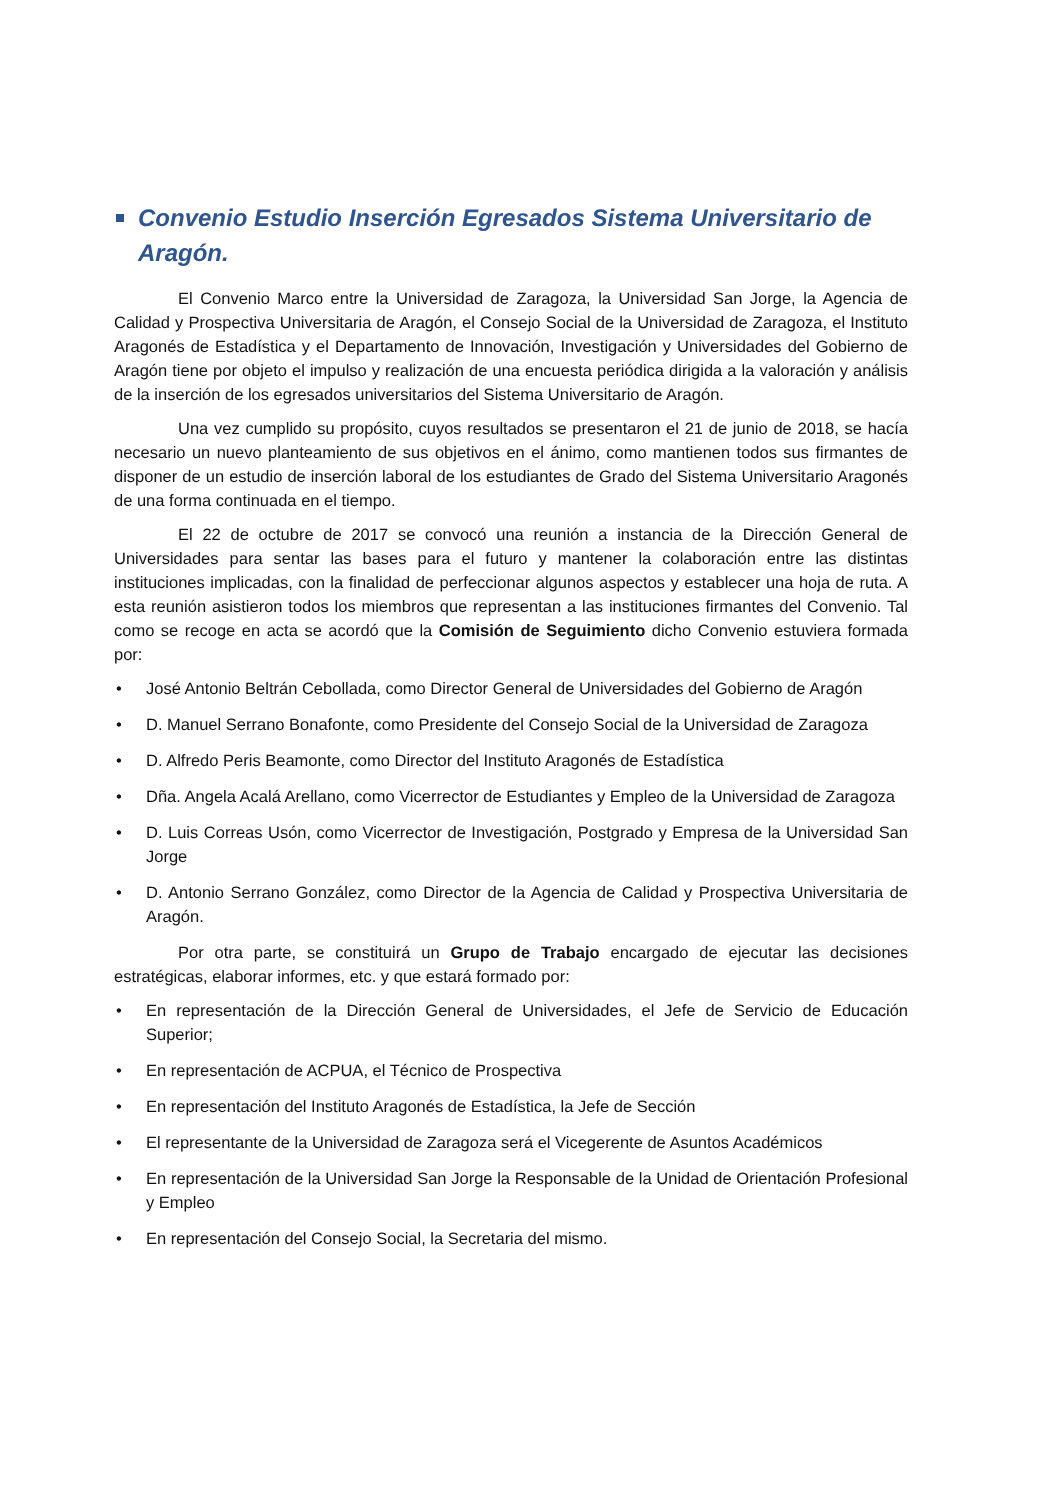Convenio Estudio Inserción Egresados Sistema Universitario de Aragón.
El Convenio Marco entre la Universidad de Zaragoza, la Universidad San Jorge, la Agencia de Calidad y Prospectiva Universitaria de Aragón, el Consejo Social de la Universidad de Zaragoza, el Instituto Aragonés de Estadística y el Departamento de Innovación, Investigación y Universidades del Gobierno de Aragón tiene por objeto el impulso y realización de una encuesta periódica dirigida a la valoración y análisis de la inserción de los egresados universitarios del Sistema Universitario de Aragón.
Una vez cumplido su propósito, cuyos resultados se presentaron el 21 de junio de 2018, se hacía necesario un nuevo planteamiento de sus objetivos en el ánimo, como mantienen todos sus firmantes de disponer de un estudio de inserción laboral de los estudiantes de Grado del Sistema Universitario Aragonés de una forma continuada en el tiempo.
El 22 de octubre de 2017 se convocó una reunión a instancia de la Dirección General de Universidades para sentar las bases para el futuro y mantener la colaboración entre las distintas instituciones implicadas, con la finalidad de perfeccionar algunos aspectos y establecer una hoja de ruta. A esta reunión asistieron todos los miembros que representan a las instituciones firmantes del Convenio. Tal como se recoge en acta se acordó que la Comisión de Seguimiento dicho Convenio estuviera formada por:
• José Antonio Beltrán Cebollada, como Director General de Universidades del Gobierno de Aragón
• D. Manuel Serrano Bonafonte, como Presidente del Consejo Social de la Universidad de Zaragoza
• D. Alfredo Peris Beamonte, como Director del Instituto Aragonés de Estadística
• Dña. Angela Acalá Arellano, como Vicerrector de Estudiantes y Empleo de la Universidad de Zaragoza
• D. Luis Correas Usón, como Vicerrector de Investigación, Postgrado y Empresa de la Universidad San Jorge
• D. Antonio Serrano González, como Director de la Agencia de Calidad y Prospectiva Universitaria de Aragón.
Por otra parte, se constituirá un Grupo de Trabajo encargado de ejecutar las decisiones estratégicas, elaborar informes, etc. y que estará formado por:
• En representación de la Dirección General de Universidades, el Jefe de Servicio de Educación Superior;
• En representación de ACPUA, el Técnico de Prospectiva
• En representación del Instituto Aragonés de Estadística, la Jefe de Sección
• El representante de la Universidad de Zaragoza será el Vicegerente de Asuntos Académicos
• En representación de la Universidad San Jorge la Responsable de la Unidad de Orientación Profesional y Empleo
• En representación del Consejo Social, la Secretaria del mismo.